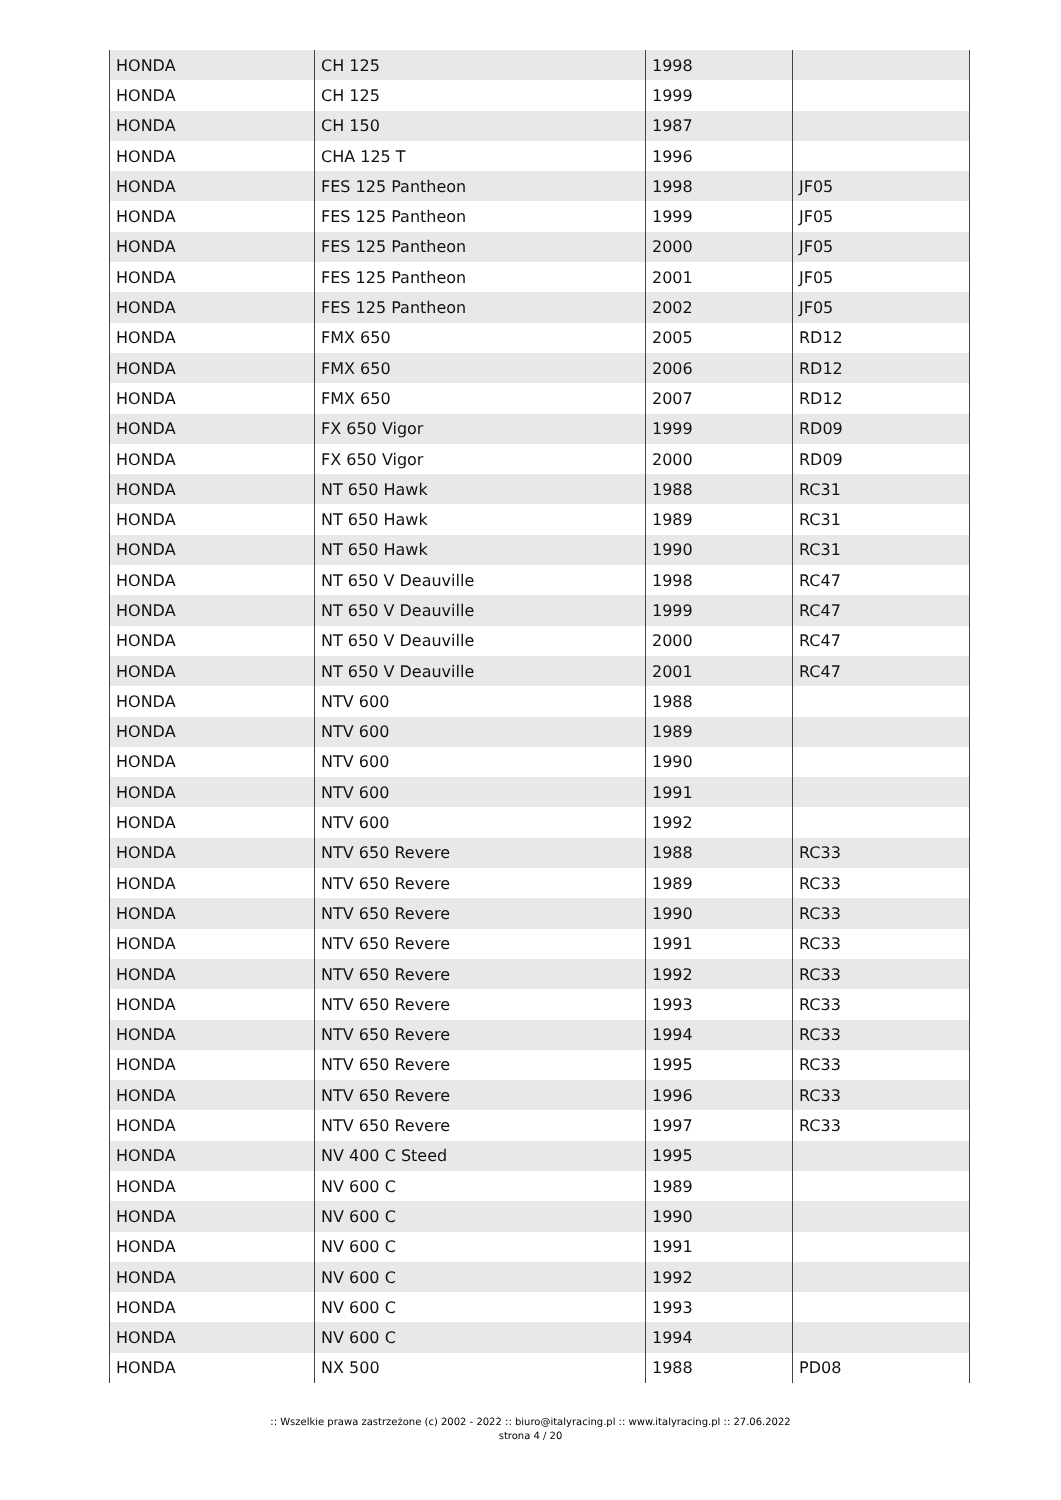| HONDA | CH 125 | 1998 | |
| HONDA | CH 125 | 1999 | |
| HONDA | CH 150 | 1987 | |
| HONDA | CHA 125 T | 1996 | |
| HONDA | FES 125 Pantheon | 1998 | JF05 |
| HONDA | FES 125 Pantheon | 1999 | JF05 |
| HONDA | FES 125 Pantheon | 2000 | JF05 |
| HONDA | FES 125 Pantheon | 2001 | JF05 |
| HONDA | FES 125 Pantheon | 2002 | JF05 |
| HONDA | FMX 650 | 2005 | RD12 |
| HONDA | FMX 650 | 2006 | RD12 |
| HONDA | FMX 650 | 2007 | RD12 |
| HONDA | FX 650 Vigor | 1999 | RD09 |
| HONDA | FX 650 Vigor | 2000 | RD09 |
| HONDA | NT 650 Hawk | 1988 | RC31 |
| HONDA | NT 650 Hawk | 1989 | RC31 |
| HONDA | NT 650 Hawk | 1990 | RC31 |
| HONDA | NT 650 V Deauville | 1998 | RC47 |
| HONDA | NT 650 V Deauville | 1999 | RC47 |
| HONDA | NT 650 V Deauville | 2000 | RC47 |
| HONDA | NT 650 V Deauville | 2001 | RC47 |
| HONDA | NTV 600 | 1988 | |
| HONDA | NTV 600 | 1989 | |
| HONDA | NTV 600 | 1990 | |
| HONDA | NTV 600 | 1991 | |
| HONDA | NTV 600 | 1992 | |
| HONDA | NTV 650 Revere | 1988 | RC33 |
| HONDA | NTV 650 Revere | 1989 | RC33 |
| HONDA | NTV 650 Revere | 1990 | RC33 |
| HONDA | NTV 650 Revere | 1991 | RC33 |
| HONDA | NTV 650 Revere | 1992 | RC33 |
| HONDA | NTV 650 Revere | 1993 | RC33 |
| HONDA | NTV 650 Revere | 1994 | RC33 |
| HONDA | NTV 650 Revere | 1995 | RC33 |
| HONDA | NTV 650 Revere | 1996 | RC33 |
| HONDA | NTV 650 Revere | 1997 | RC33 |
| HONDA | NV 400 C Steed | 1995 | |
| HONDA | NV 600 C | 1989 | |
| HONDA | NV 600 C | 1990 | |
| HONDA | NV 600 C | 1991 | |
| HONDA | NV 600 C | 1992 | |
| HONDA | NV 600 C | 1993 | |
| HONDA | NV 600 C | 1994 | |
| HONDA | NX 500 | 1988 | PD08 |
:: Wszelkie prawa zastrzeżone (c) 2002 - 2022 :: biuro@italyracing.pl :: www.italyracing.pl :: 27.06.2022
strona 4 / 20